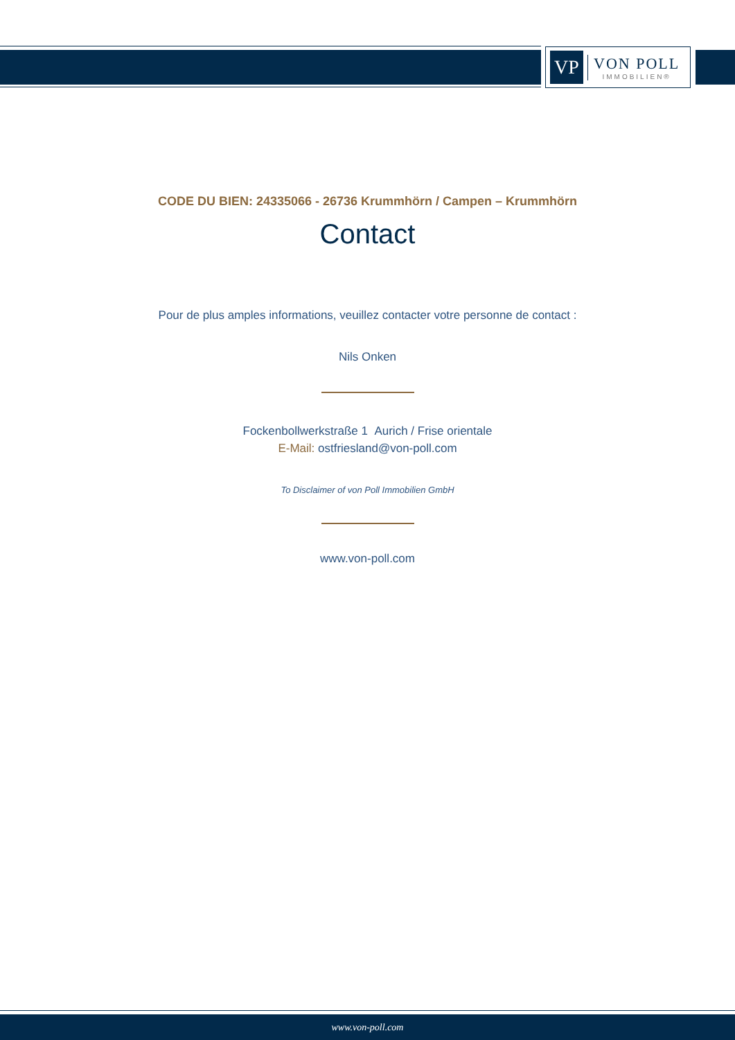VP
VON POLL
IMMOBILIEN®
CODE DU BIEN: 24335066 - 26736 Krummhörn / Campen – Krummhörn
Contact
Pour de plus amples informations, veuillez contacter votre personne de contact :
Nils Onken
Fockenbollwerkstraße 1 Aurich / Frise orientale
E-Mail: ostfriesland@von-poll.com
To Disclaimer of von Poll Immobilien GmbH
www.von-poll.com
www.von-poll.com